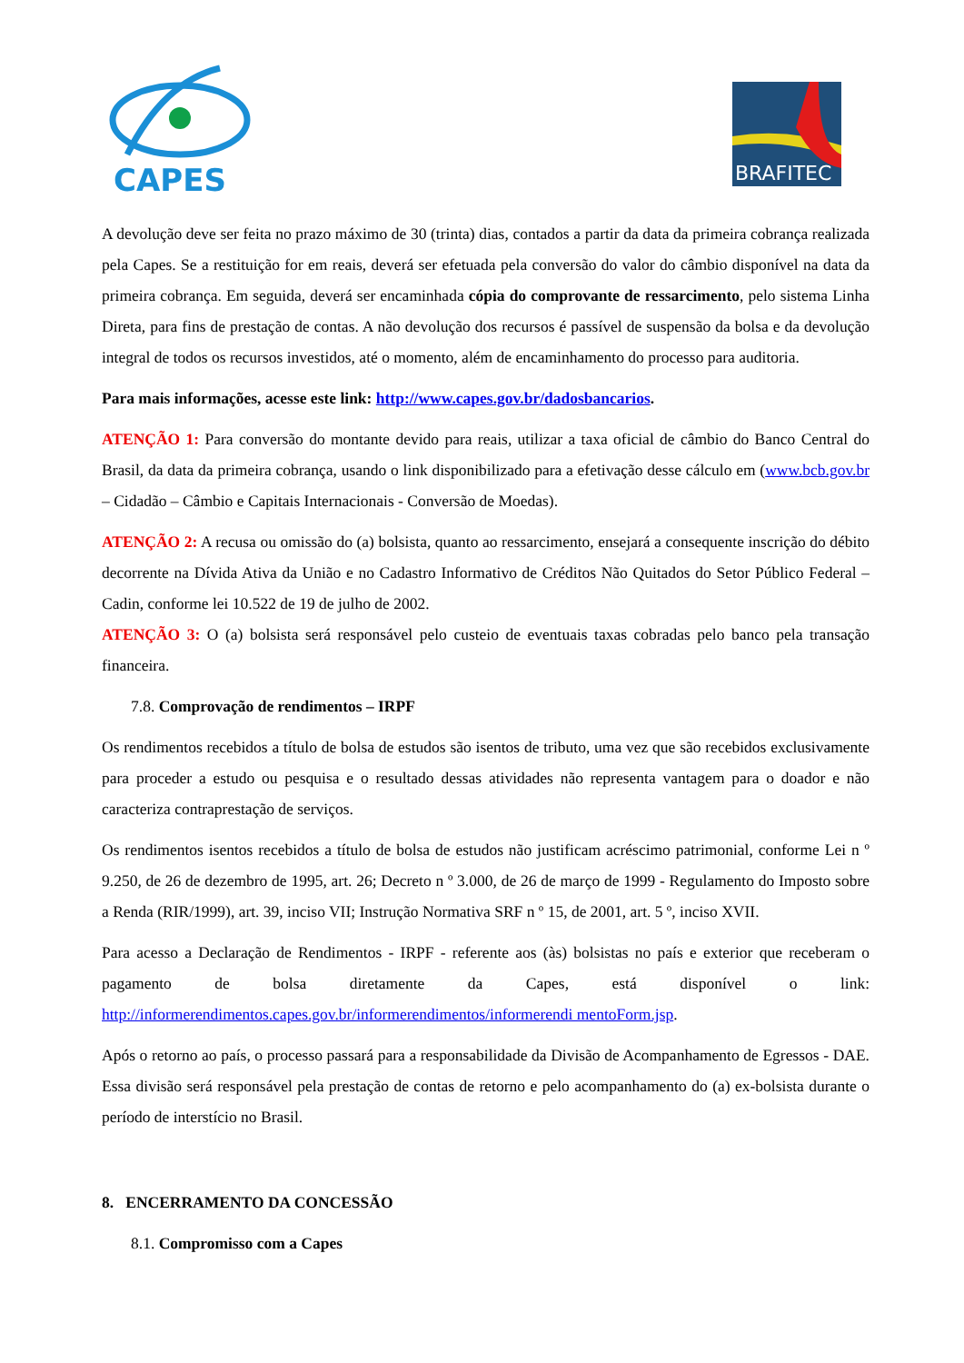CAPES
BRAFITEC
A devolução deve ser feita no prazo máximo de 30 (trinta) dias, contados a partir da data da primeira cobrança realizada pela Capes. Se a restituição for em reais, deverá ser efetuada pela conversão do valor do câmbio disponível na data da primeira cobrança. Em seguida, deverá ser encaminhada cópia do comprovante de ressarcimento, pelo sistema Linha Direta, para fins de prestação de contas. A não devolução dos recursos é passível de suspensão da bolsa e da devolução integral de todos os recursos investidos, até o momento, além de encaminhamento do processo para auditoria.
Para mais informações, acesse este link: http://www.capes.gov.br/dadosbancarios.
ATENÇÃO 1: Para conversão do montante devido para reais, utilizar a taxa oficial de câmbio do Banco Central do Brasil, da data da primeira cobrança, usando o link disponibilizado para a efetivação desse cálculo em (www.bcb.gov.br – Cidadão – Câmbio e Capitais Internacionais - Conversão de Moedas).
ATENÇÃO 2: A recusa ou omissão do (a) bolsista, quanto ao ressarcimento, ensejará a consequente inscrição do débito decorrente na Dívida Ativa da União e no Cadastro Informativo de Créditos Não Quitados do Setor Público Federal – Cadin, conforme lei 10.522 de 19 de julho de 2002.
ATENÇÃO 3: O (a) bolsista será responsável pelo custeio de eventuais taxas cobradas pelo banco pela transação financeira.
7.8. Comprovação de rendimentos – IRPF
Os rendimentos recebidos a título de bolsa de estudos são isentos de tributo, uma vez que são recebidos exclusivamente para proceder a estudo ou pesquisa e o resultado dessas atividades não representa vantagem para o doador e não caracteriza contraprestação de serviços.
Os rendimentos isentos recebidos a título de bolsa de estudos não justificam acréscimo patrimonial, conforme Lei n º 9.250, de 26 de dezembro de 1995, art. 26; Decreto n º 3.000, de 26 de março de 1999 - Regulamento do Imposto sobre a Renda (RIR/1999), art. 39, inciso VII; Instrução Normativa SRF n º 15, de 2001, art. 5 º, inciso XVII.
Para acesso a Declaração de Rendimentos - IRPF - referente aos (às) bolsistas no país e exterior que receberam o pagamento de bolsa diretamente da Capes, está disponível o link: http://informerendimentos.capes.gov.br/informerendimentos/informerendi mentoForm.jsp.
Após o retorno ao país, o processo passará para a responsabilidade da Divisão de Acompanhamento de Egressos - DAE. Essa divisão será responsável pela prestação de contas de retorno e pelo acompanhamento do (a) ex-bolsista durante o período de interstício no Brasil.
8. ENCERRAMENTO DA CONCESSÃO
8.1. Compromisso com a Capes